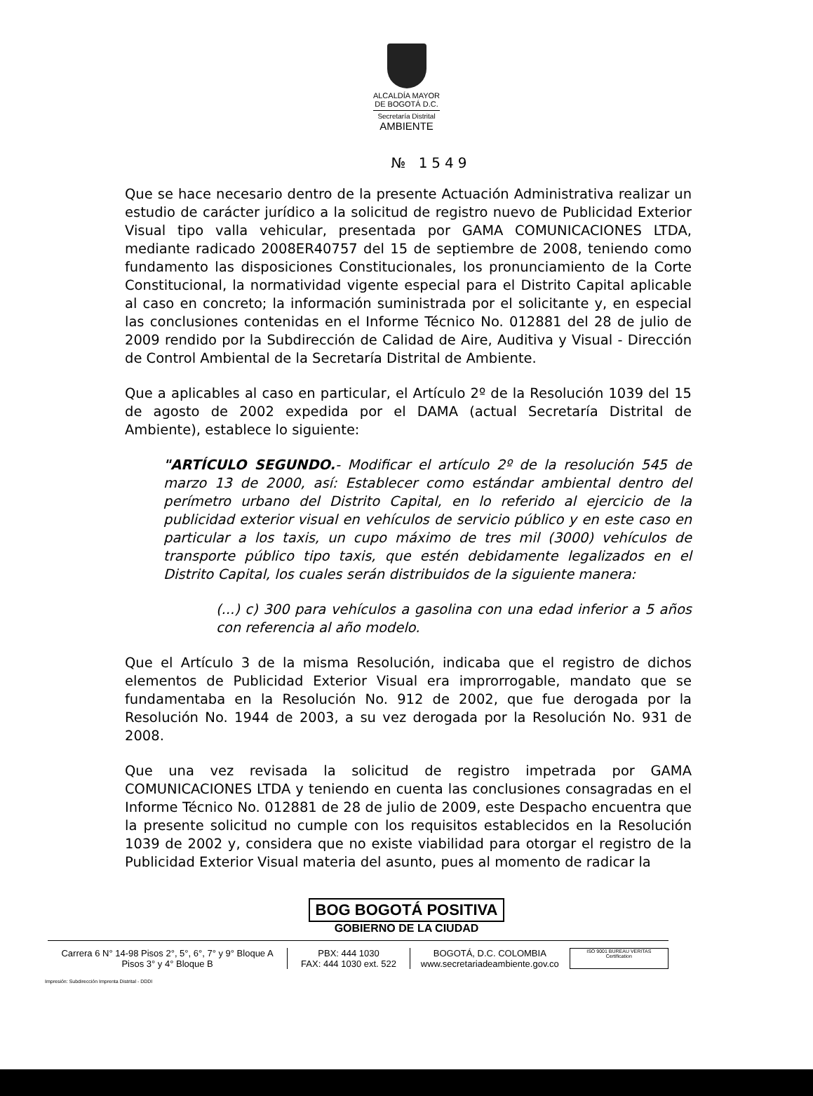ALCALDÍA MAYOR
DE BOGOTÁ D.C.
Secretaría Distrital
AMBIENTE
№ 1549
Que se hace necesario dentro de la presente Actuación Administrativa realizar un estudio de carácter jurídico a la solicitud de registro nuevo de Publicidad Exterior Visual tipo valla vehicular, presentada por GAMA COMUNICACIONES LTDA, mediante radicado 2008ER40757 del 15 de septiembre de 2008, teniendo como fundamento las disposiciones Constitucionales, los pronunciamiento de la Corte Constitucional, la normatividad vigente especial para el Distrito Capital aplicable al caso en concreto; la información suministrada por el solicitante y, en especial las conclusiones contenidas en el Informe Técnico No. 012881 del 28 de julio de 2009 rendido por la Subdirección de Calidad de Aire, Auditiva y Visual - Dirección de Control Ambiental de la Secretaría Distrital de Ambiente.
Que a aplicables al caso en particular, el Artículo 2º de la Resolución 1039 del 15 de agosto de 2002 expedida por el DAMA (actual Secretaría Distrital de Ambiente), establece lo siguiente:
"ARTÍCULO SEGUNDO.- Modificar el artículo 2º de la resolución 545 de marzo 13 de 2000, así: Establecer como estándar ambiental dentro del perímetro urbano del Distrito Capital, en lo referido al ejercicio de la publicidad exterior visual en vehículos de servicio público y en este caso en particular a los taxis, un cupo máximo de tres mil (3000) vehículos de transporte público tipo taxis, que estén debidamente legalizados en el Distrito Capital, los cuales serán distribuidos de la siguiente manera:
(...) c) 300 para vehículos a gasolina con una edad inferior a 5 años con referencia al año modelo.
Que el Artículo 3 de la misma Resolución, indicaba que el registro de dichos elementos de Publicidad Exterior Visual era improrrogable, mandato que se fundamentaba en la Resolución No. 912 de 2002, que fue derogada por la Resolución No. 1944 de 2003, a su vez derogada por la Resolución No. 931 de 2008.
Que una vez revisada la solicitud de registro impetrada por GAMA COMUNICACIONES LTDA y teniendo en cuenta las conclusiones consagradas en el Informe Técnico No. 012881 de 28 de julio de 2009, este Despacho encuentra que la presente solicitud no cumple con los requisitos establecidos en la Resolución 1039 de 2002 y, considera que no existe viabilidad para otorgar el registro de la Publicidad Exterior Visual materia del asunto, pues al momento de radicar la
BOG BOGOTÁ POSITIVA
GOBIERNO DE LA CIUDAD
Carrera 6 N° 14-98 Pisos 2°, 5°, 6°, 7° y 9° Bloque A
Pisos 3° y 4° Bloque B
PBX: 444 1030
FAX: 444 1030 ext. 522
BOGOTÁ, D.C. COLOMBIA
www.secretariadeambiente.gov.co
ISO 9001 BUREAU VERITAS Certification
Impresión: Subdirección Imprenta Distrital - DDDI